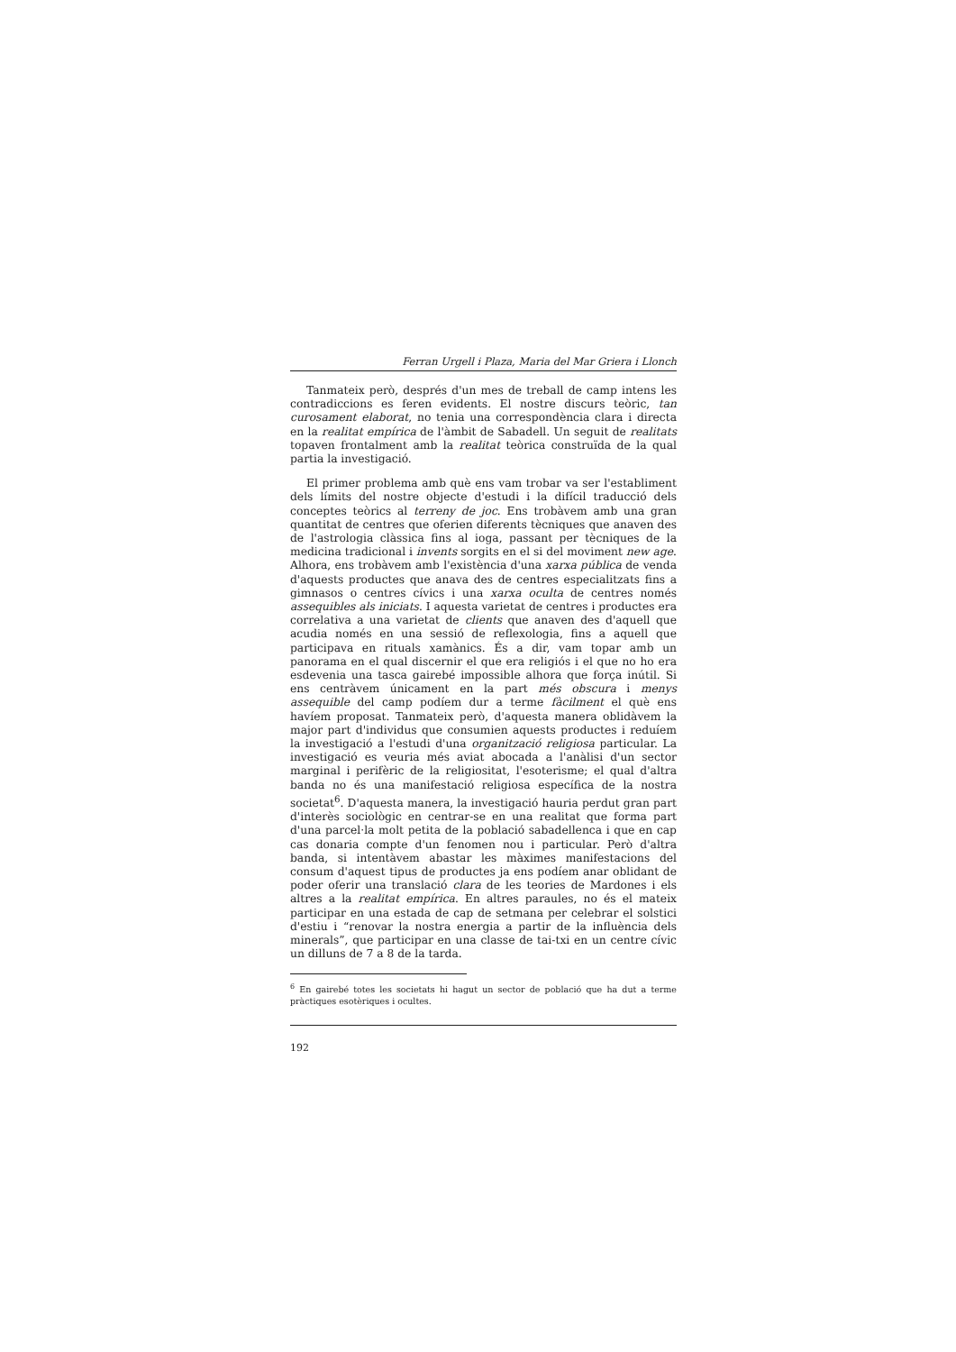Ferran Urgell i Plaza, Maria del Mar Griera i Llonch
Tanmateix però, després d'un mes de treball de camp intens les contradiccions es feren evidents. El nostre discurs teòric, tan curosament elaborat, no tenia una correspondència clara i directa en la realitat empírica de l'àmbit de Sabadell. Un seguit de realitats topaven frontalment amb la realitat teòrica construïda de la qual partia la investigació.
El primer problema amb què ens vam trobar va ser l'establiment dels límits del nostre objecte d'estudi i la difícil traducció dels conceptes teòrics al terreny de joc. Ens trobàvem amb una gran quantitat de centres que oferien diferents tècniques que anaven des de l'astrologia clàssica fins al ioga, passant per tècniques de la medicina tradicional i invents sorgits en el si del moviment new age. Alhora, ens trobàvem amb l'existència d'una xarxa pública de venda d'aquests productes que anava des de centres especialitzats fins a gimnasos o centres cívics i una xarxa oculta de centres només assequibles als iniciats. I aquesta varietat de centres i productes era correlativa a una varietat de clients que anaven des d'aquell que acudia només en una sessió de reflexologia, fins a aquell que participava en rituals xamànics. És a dir, vam topar amb un panorama en el qual discernir el que era religiós i el que no ho era esdevenia una tasca gairebé impossible alhora que força inútil. Si ens centràvem únicament en la part més obscura i menys assequible del camp podíem dur a terme fàcilment el què ens havíem proposat. Tanmateix però, d'aquesta manera oblidàvem la major part d'individus que consumien aquests productes i reduíem la investigació a l'estudi d'una organització religiosa particular. La investigació es veuria més aviat abocada a l'anàlisi d'un sector marginal i perifèric de la religiositat, l'esoterisme; el qual d'altra banda no és una manifestació religiosa específica de la nostra societat<sup>6</sup>. D'aquesta manera, la investigació hauria perdut gran part d'interès sociològic en centrar-se en una realitat que forma part d'una parcel·la molt petita de la població sabadellenca i que en cap cas donaria compte d'un fenomen nou i particular. Però d'altra banda, si intentàvem abastar les màximes manifestacions del consum d'aquest tipus de productes ja ens podíem anar oblidant de poder oferir una translació clara de les teories de Mardones i els altres a la realitat empírica. En altres paraules, no és el mateix participar en una estada de cap de setmana per celebrar el solstici d'estiu i “renovar la nostra energia a partir de la influència dels minerals”, que participar en una classe de tai-txi en un centre cívic un dilluns de 7 a 8 de la tarda.
<sup>6</sup> En gairebé totes les societats hi hagut un sector de població que ha dut a terme pràctiques esotèriques i ocultes.
192